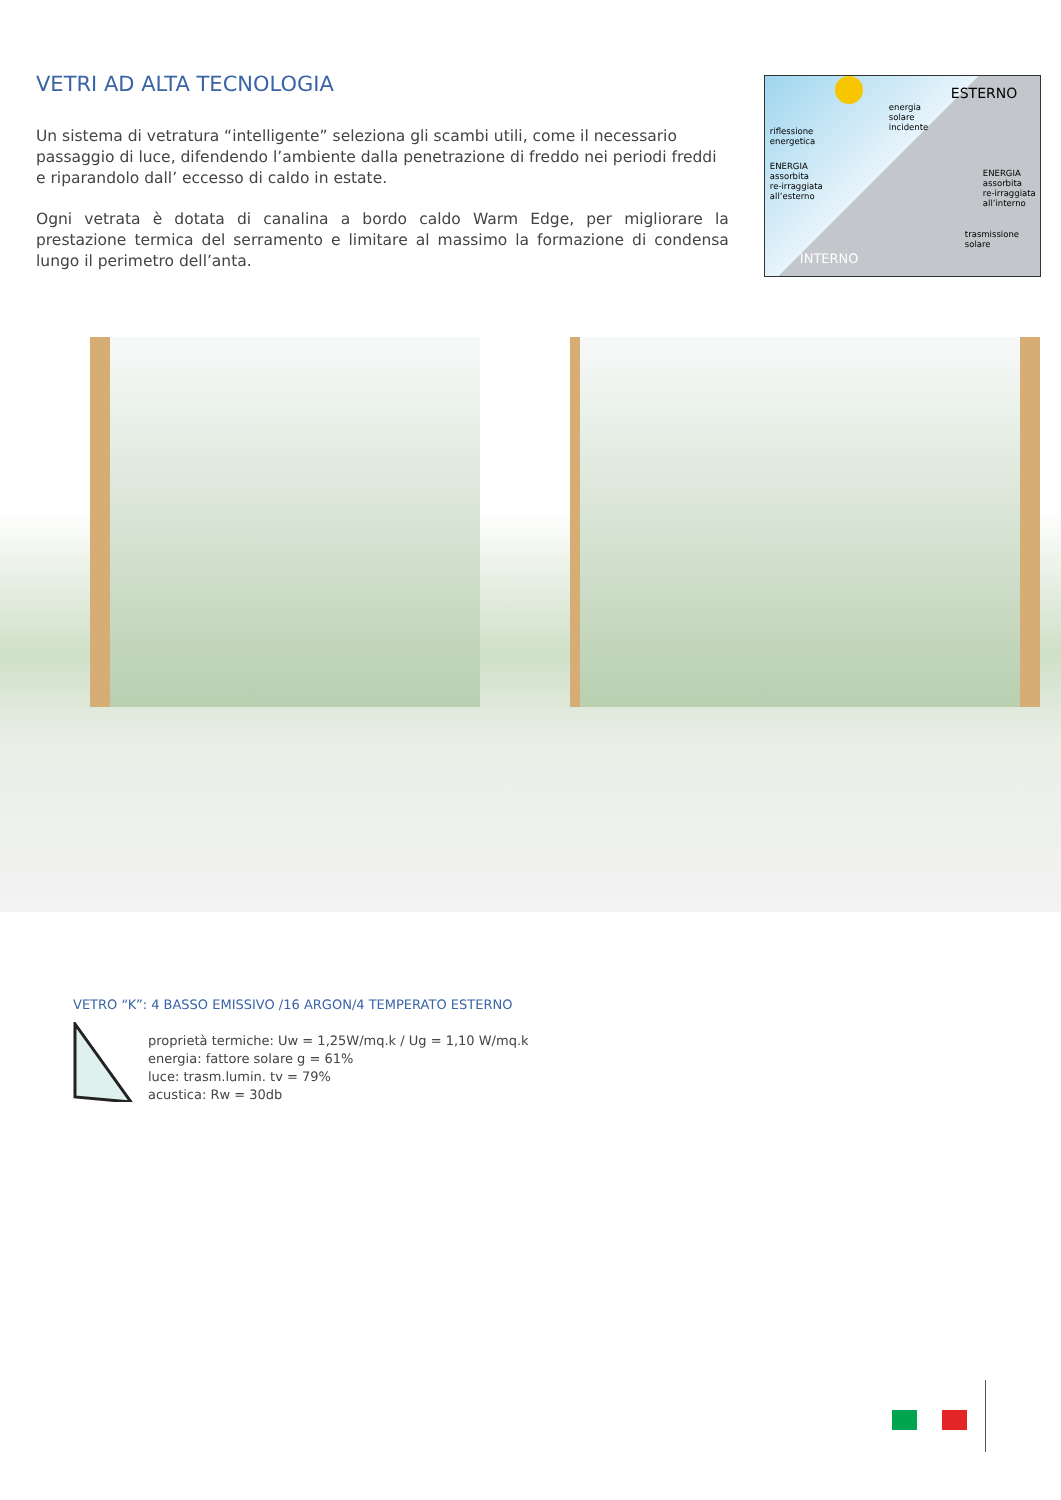VETRI AD ALTA TECNOLOGIA
Un sistema di vetratura “intelligente” seleziona gli scambi utili, come il necessario passaggio di luce, difendendo l’ambiente dalla penetrazione di freddo nei periodi freddi e riparandolo dall’ eccesso di caldo in estate.
Ogni vetrata è dotata di canalina a bordo caldo Warm Edge, per migliorare la prestazione termica del serramento e limitare al massimo la formazione di condensa lungo il perimetro dell’anta.
energia
solare
incidente
ESTERNO
riflessione
energetica
ENERGIA
assorbita
re-irraggiata
all’esterno
ENERGIA
assorbita
re-irraggiata
all’interno
trasmissione
solare
INTERNO
VETRO “K”: 4 BASSO EMISSIVO /16 ARGON/4 TEMPERATO ESTERNO
proprietà termiche: Uw = 1,25W/mq.k / Ug = 1,10 W/mq.k
energia: fattore solare g = 61%
luce: trasm.lumin. tv = 79%
acustica: Rw = 30db